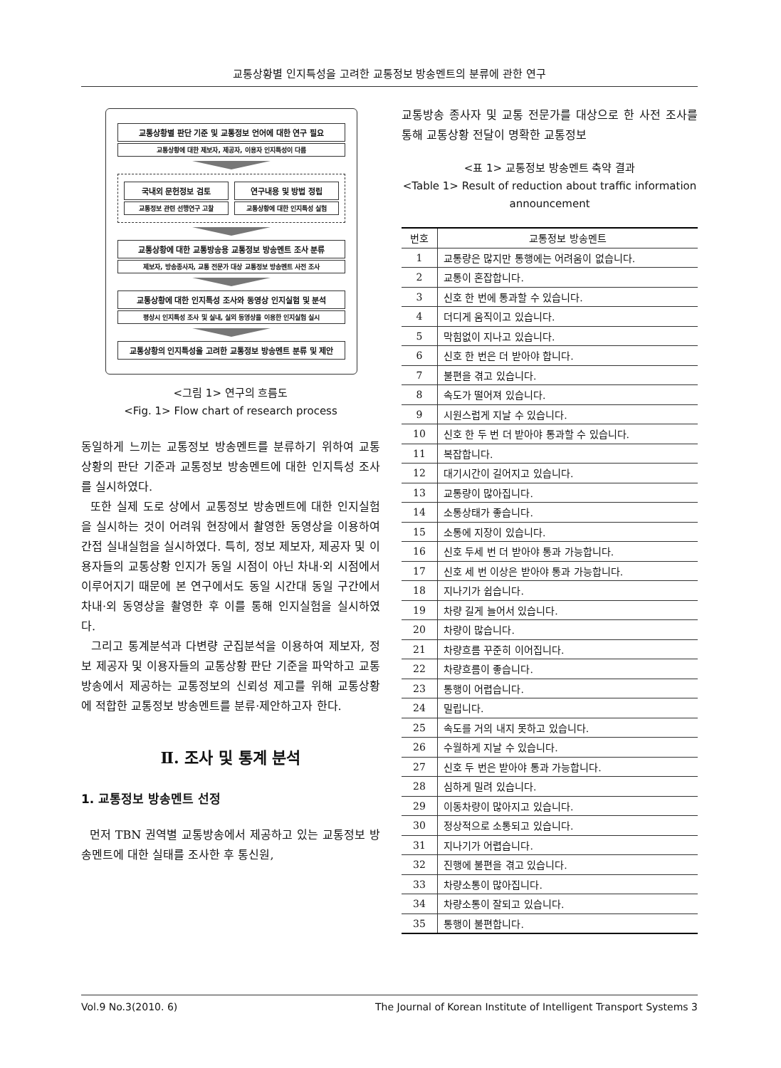교통상황별 인지특성을 고려한 교통정보 방송멘트의 분류에 관한 연구
교통상황별 판단 기준 및 교통정보 언어에 대한 연구 필요
교통상황에 대한 제보자, 제공자, 이용자 인지특성이 다름
국내외 문헌정보 검토
교통정보 관련 선행연구 고찰
연구내용 및 방법 정립
교통상황에 대한 인지특성 실험
교통상황에 대한 교통방송용 교통정보 방송멘트 조사 분류
제보자, 방송종사자, 교통 전문가 대상 교통정보 방송멘트 사전 조사
교통상황에 대한 인지특성 조사와 동영상 인지실험 및 분석
평상시 인지특성 조사 및 실내, 실외 동영상을 이용한 인지실험 실시
교통상황의 인지특성을 고려한 교통정보 방송멘트 분류 및 제안
<그림 1> 연구의 흐름도
<Fig. 1> Flow chart of research process
동일하게 느끼는 교통정보 방송멘트를 분류하기 위하여 교통상황의 판단 기준과 교통정보 방송멘트에 대한 인지특성 조사를 실시하였다.
또한 실제 도로 상에서 교통정보 방송멘트에 대한 인지실험을 실시하는 것이 어려워 현장에서 촬영한 동영상을 이용하여 간접 실내실험을 실시하였다. 특히, 정보 제보자, 제공자 및 이용자들의 교통상황 인지가 동일 시점이 아닌 차내·외 시점에서 이루어지기 때문에 본 연구에서도 동일 시간대 동일 구간에서 차내·외 동영상을 촬영한 후 이를 통해 인지실험을 실시하였다.
그리고 통계분석과 다변량 군집분석을 이용하여 제보자, 정보 제공자 및 이용자들의 교통상황 판단 기준을 파악하고 교통방송에서 제공하는 교통정보의 신뢰성 제고를 위해 교통상황에 적합한 교통정보 방송멘트를 분류·제안하고자 한다.
Ⅱ. 조사 및 통계 분석
1. 교통정보 방송멘트 선정
먼저 TBN 권역별 교통방송에서 제공하고 있는 교통정보 방송멘트에 대한 실태를 조사한 후 통신원,
교통방송 종사자 및 교통 전문가를 대상으로 한 사전 조사를 통해 교통상황 전달이 명확한 교통정보
<표 1> 교통정보 방송멘트 축약 결과
<Table 1> Result of reduction about traffic information announcement
| 번호 | 교통정보 방송멘트 |
| --- | --- |
| 1 | 교통량은 많지만 통행에는 어려움이 없습니다. |
| 2 | 교통이 혼잡합니다. |
| 3 | 신호 한 번에 통과할 수 있습니다. |
| 4 | 더디게 움직이고 있습니다. |
| 5 | 막힘없이 지나고 있습니다. |
| 6 | 신호 한 번은 더 받아야 합니다. |
| 7 | 불편을 겪고 있습니다. |
| 8 | 속도가 떨어져 있습니다. |
| 9 | 시원스럽게 지날 수 있습니다. |
| 10 | 신호 한 두 번 더 받아야 통과할 수 있습니다. |
| 11 | 복잡합니다. |
| 12 | 대기시간이 길어지고 있습니다. |
| 13 | 교통량이 많아집니다. |
| 14 | 소통상태가 좋습니다. |
| 15 | 소통에 지장이 있습니다. |
| 16 | 신호 두세 번 더 받아야 통과 가능합니다. |
| 17 | 신호 세 번 이상은 받아야 통과 가능합니다. |
| 18 | 지나기가 쉽습니다. |
| 19 | 차량 길게 늘어서 있습니다. |
| 20 | 차량이 많습니다. |
| 21 | 차량흐름 꾸준히 이어집니다. |
| 22 | 차량흐름이 좋습니다. |
| 23 | 통행이 어렵습니다. |
| 24 | 밀립니다. |
| 25 | 속도를 거의 내지 못하고 있습니다. |
| 26 | 수월하게 지날 수 있습니다. |
| 27 | 신호 두 번은 받아야 통과 가능합니다. |
| 28 | 심하게 밀려 있습니다. |
| 29 | 이동차량이 많아지고 있습니다. |
| 30 | 정상적으로 소통되고 있습니다. |
| 31 | 지나기가 어렵습니다. |
| 32 | 진행에 불편을 겪고 있습니다. |
| 33 | 차량소통이 많아집니다. |
| 34 | 차량소통이 잘되고 있습니다. |
| 35 | 통행이 불편합니다. |
Vol.9 No.3(2010. 6) The Journal of Korean Institute of Intelligent Transport Systems 3